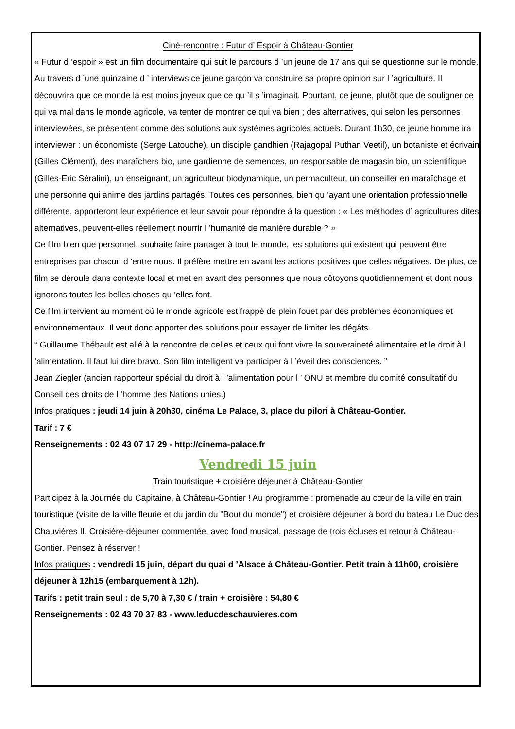Ciné-rencontre : Futur d’ Espoir à Château-Gontier
« Futur d ’espoir » est un film documentaire qui suit le parcours d ’un jeune de 17 ans qui se questionne sur le monde. Au travers d ’une quinzaine d ’ interviews ce jeune garçon va construire sa propre opinion sur l ’agriculture. Il découvrira que ce monde là est moins joyeux que ce qu ’il s ’imaginait. Pourtant, ce jeune, plutôt que de souligner ce qui va mal dans le monde agricole, va tenter de montrer ce qui va bien ; des alternatives, qui selon les personnes interviewées, se présentent comme des solutions aux systèmes agricoles actuels. Durant 1h30, ce jeune homme ira interviewer : un économiste (Serge Latouche), un disciple gandhien (Rajagopal Puthan Veetil), un botaniste et écrivain (Gilles Clément), des maraîchers bio, une gardienne de semences, un responsable de magasin bio, un scientifique (Gilles-Eric Séralini), un enseignant, un agriculteur biodynamique, un permaculteur, un conseiller en maraîchage et une personne qui anime des jardins partagés. Toutes ces personnes, bien qu ’ayant une orientation professionnelle différente, apporteront leur expérience et leur savoir pour répondre à la question : « Les méthodes d’ agricultures dites alternatives, peuvent-elles réellement nourrir l ’humanité de manière durable ? »
Ce film bien que personnel, souhaite faire partager à tout le monde, les solutions qui existent qui peuvent être entreprises par chacun d ’entre nous. Il préfère mettre en avant les actions positives que celles négatives. De plus, ce film se déroule dans contexte local et met en avant des personnes que nous côtoyons quotidiennement et dont nous ignorons toutes les belles choses qu ’elles font.
Ce film intervient au moment où le monde agricole est frappé de plein fouet par des problèmes économiques et environnementaux. Il veut donc apporter des solutions pour essayer de limiter les dégâts.
“ Guillaume Thébault est allé à la rencontre de celles et ceux qui font vivre la souveraineté alimentaire et le droit à l ’alimentation. Il faut lui dire bravo. Son film intelligent va participer à l ’éveil des consciences. ”
Jean Ziegler (ancien rapporteur spécial du droit à l ’alimentation pour l ’ ONU et membre du comité consultatif du Conseil des droits de l ’homme des Nations unies.)
Infos pratiques : jeudi 14 juin à 20h30, cinéma Le Palace, 3, place du pilori à Château-Gontier.
Tarif : 7 €
Renseignements : 02 43 07 17 29 - http://cinema-palace.fr
Vendredi 15 juin
Train touristique + croisière déjeuner à Château-Gontier
Participez à la Journée du Capitaine, à Château-Gontier ! Au programme : promenade au cœur de la ville en train touristique (visite de la ville fleurie et du jardin du "Bout du monde") et croisière déjeuner à bord du bateau Le Duc des Chauvières II. Croisière-déjeuner commentée, avec fond musical, passage de trois écluses et retour à Château-Gontier. Pensez à réserver !
Infos pratiques : vendredi 15 juin, départ du quai d ’Alsace à Château-Gontier. Petit train à 11h00, croisière déjeuner à 12h15 (embarquement à 12h).
Tarifs : petit train seul : de 5,70 à 7,30 € / train + croisière : 54,80 €
Renseignements : 02 43 70 37 83 - www.leducdeschauvieres.com